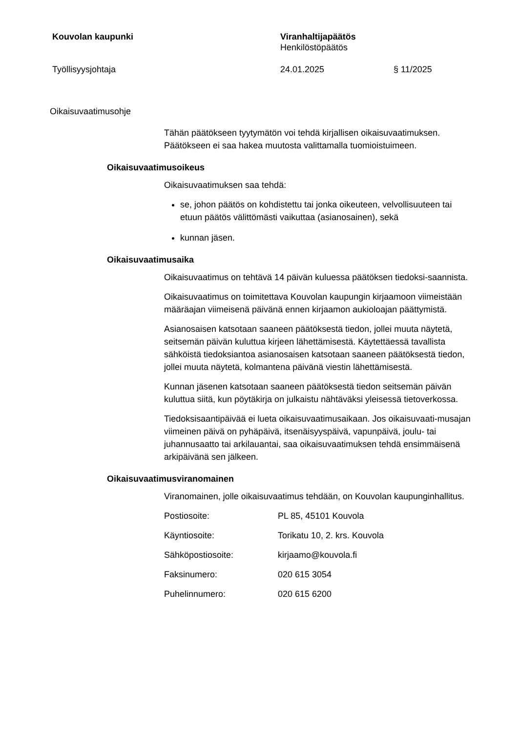Kouvolan kaupunki Viranhaltijapäätös
Henkilöstöpäätös
Työllisyysjohtaja 24.01.2025 § 11/2025
Oikaisuvaatimusohje
Tähän päätökseen tyytymätön voi tehdä kirjallisen oikaisuvaatimuksen. Päätökseen ei saa hakea muutosta valittamalla tuomioistuimeen.
Oikaisuvaatimusoikeus
Oikaisuvaatimuksen saa tehdä:
se, johon päätös on kohdistettu tai jonka oikeuteen, velvollisuuteen tai etuun päätös välittömästi vaikuttaa (asianosainen), sekä
kunnan jäsen.
Oikaisuvaatimusaika
Oikaisuvaatimus on tehtävä 14 päivän kuluessa päätöksen tiedoksi-saannista.
Oikaisuvaatimus on toimitettava Kouvolan kaupungin kirjaamoon viimeistään määräajan viimeisenä päivänä ennen kirjaamon aukioloajan päättymistä.
Asianosaisen katsotaan saaneen päätöksestä tiedon, jollei muuta näytetä, seitsemän päivän kuluttua kirjeen lähettämisestä. Käytettäessä tavallista sähköistä tiedoksiantoa asianosaisen katsotaan saaneen päätöksestä tiedon, jollei muuta näytetä, kolmantena päivänä viestin lähettämisestä.
Kunnan jäsenen katsotaan saaneen päätöksestä tiedon seitsemän päivän kuluttua siitä, kun pöytäkirja on julkaistu nähtäväksi yleisessä tietoverkossa.
Tiedoksisaantipäivää ei lueta oikaisuvaatimusaikaan. Jos oikaisuvaati-musajan viimeinen päivä on pyhäpäivä, itsenäisyyspäivä, vapunpäivä, joulu- tai juhannusaatto tai arkilauantai, saa oikaisuvaatimuksen tehdä ensimmäisenä arkipäivänä sen jälkeen.
Oikaisuvaatimusviranomainen
Viranomainen, jolle oikaisuvaatimus tehdään, on Kouvolan kaupunginhallitus.
| Postiosoite: | PL 85, 45101 Kouvola |
| Käyntiosoite: | Torikatu 10, 2. krs. Kouvola |
| Sähköpostiosoite: | kirjaamo@kouvola.fi |
| Faksinumero: | 020 615 3054 |
| Puhelinnumero: | 020 615 6200 |